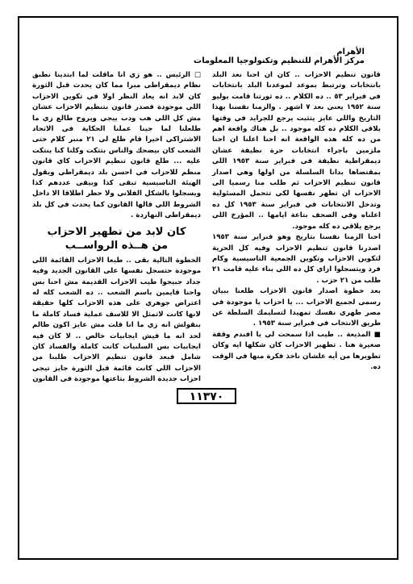الأهرام
مركز الأهرام للتنظيم وتكنولوجيا المعلومات
قانون تنظيم الاحزاب .. كان ان احنا نعد البلد بانتخابات وترتبط بموعد لموعدنا البلد بانتخابات في فبراير ٥٣ .. ده الكلام .. ده ثورتنا قامت يوليو سنة ١٩٥٢ يعني بعد ٧ اشهر . والزمنا نفسنا بهذا التاريخ واللي عايز يتثبت يرجع للجرايد في وقتها يلاقي الكلام ده كله موجود .. بل هناك واقعة اهم من ده كله هذه الواقعة انه احنا اعلنا ان احنا ملزمين باجراء انتخابات حرة نظيفة عشان ديمقراطية نظيفة في فبراير سنة ١٩٥٣ اللي بمقتضاها بدانا السلسلة من اولها وهي اصدار قانون تنظيم الاحزاب ثم طلب منا رسميا الى الاحزاب ان تطهر نفسها لكي تتحمل المسئولية وتدخل الانتخابات في فبراير سنة ١٩٥٣ كل ده اعلناه وفي الصحف بتاعة ايامها .. المؤرخ اللي يرجع يلاقي ده كله موجود.
احنا الزمنا نفسنا بتاريخ وهو فبراير سنة ١٩٥٣ اصدرنا قانون تنظيم الاحزاب وفيه كل الحرية لتكوين الاحزاب وتكوين الجمعية التاسيسية وكام فرد ويتسجلوا ازاي كل ده اللي بناء عليه قامت ٢١ طلب من ٢١ حزب .
بعد خطوة اصدار قانون الاحزاب طلعنا ببيان رسمي لجميع الاحزاب ... يا احزاب يا موجودة في مصر طهري نفسك تمهيدا لتسليمك السلطة عن طريق الانتخاب في فبراير سنة ١٩٥٣ .
■ المذيعة .. طيب اذا سمحت لي يا افندم وقفة صغيرة هنا . تطهير الاحزاب كان شكلها ايه وكان تطويرها من أيه علشان ناخذ فكرة منها في الوقت ده.
□ الرئيس .. هو زي انا ماقلت لما ابتدينا نطبق نظام ديمقراطي مبرا مما كان يحدث قبل الثورة كان لابد انه يعاد النظر اولا في تكوين الاحزاب اللي موجودة فصدر قانون بتنظيم الاحزاب عشان مش كل اللي هب ودب ييجي ويروح طالع زي ما طلعلنا لما جينا عملنا الحكاية في الاتحاد الاشتراكي اخيرا قام طلع لي ٢١ منبر كلام حتى الشعب كان بيضحك والناس بتتكت وكلنا كنا بنتكت عليه ... طلع قانون تنظيم الاحزاب كاي قانون منظم للاحزاب في احسن بلد ديمقراطي ويقول الهيئة التاسيسية تبقى كذا وبيقى عددهم كذا ويسجلوا بالشكل الفلاني ولا حظر اطلاقا الا داخل الشروط اللي قالها القانون كما يحدث في كل بلد ديمقراطي النهاردة .
كان لابد من تطهير الاحزاب
من هــذه الرواســب
الخطوة التالية بقى .. طبعا الاحزاب القائمة اللي موجودة حتسجل نفسها على القانون الجديد وفيه جداد جبيجوا طيب الاحزاب القديمة مش احنا بس واحنا قايمين باسم الشعب .. ده الشعب كله له اعتراض جوهري على هذه الاحزاب كلها حقيقة لانها كانت لاتمثل الا للاسف عملية فساد كاملة ما بنقولش انه زي ما انا قلت مش عايز اكون ظالم لحد انه ما فيش ايجابيات خالص .. لا كان فيه ايجابيات بس السلبيات كانت كاملة والفساد كان شامل فبعد قانون تنظيم الاحزاب طلبنا من الاحزاب اللي كانت قائمة قبل الثورة جايز تيجي احزاب جديدة الشروط بتاعتها موجودة في القانون
١١٣٧٠